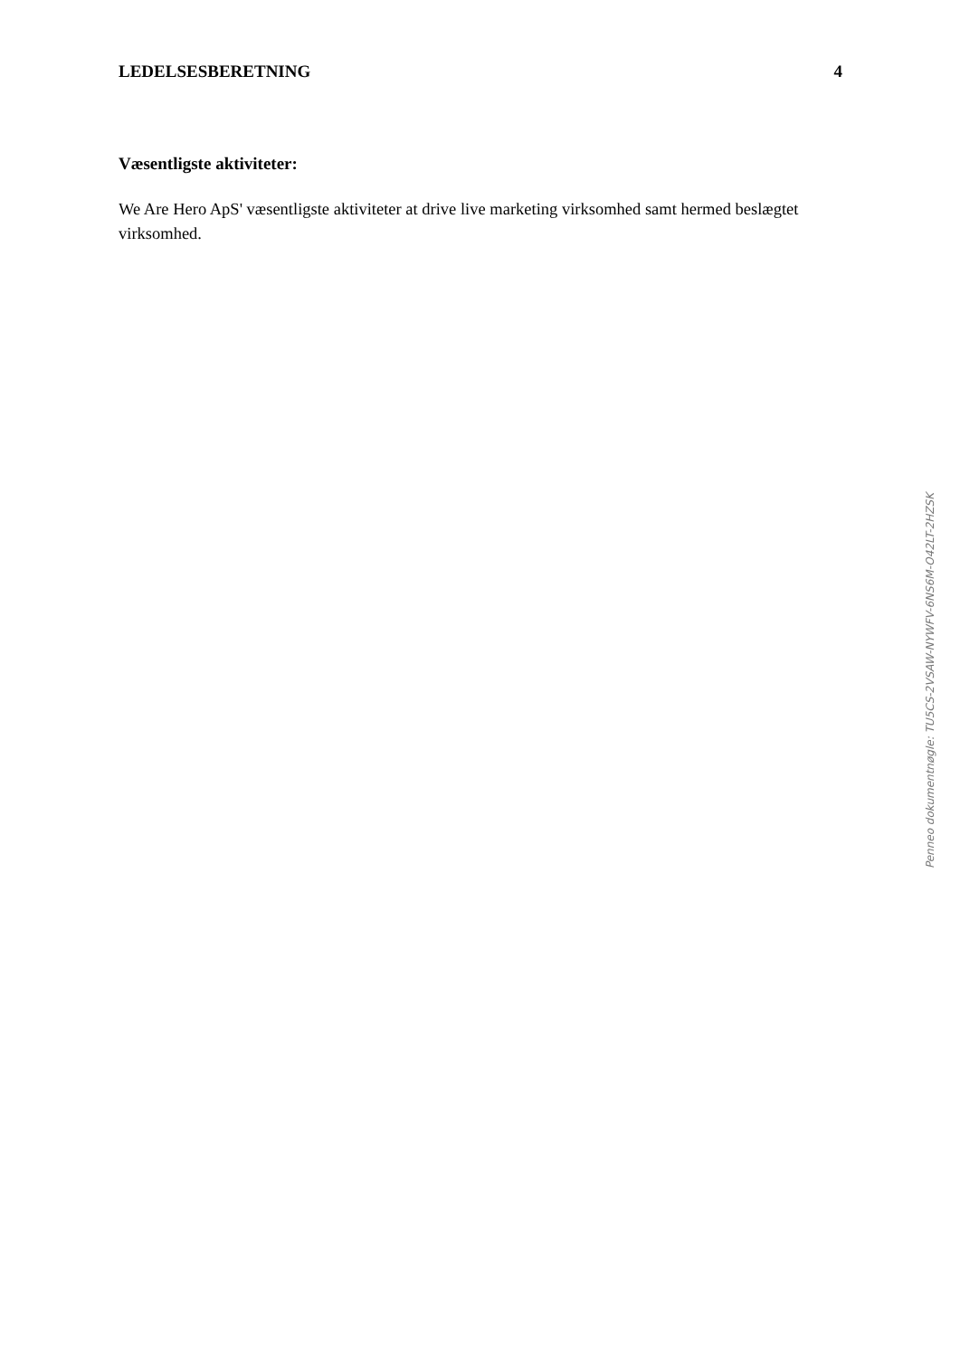LEDELSESBERETNING 4
Væsentligste aktiviteter:
We Are Hero ApS' væsentligste aktiviteter at drive live marketing virksomhed samt hermed beslægtet virksomhed.
Penneo dokumentnøgle: TU5CS-2VSAW-NYWFV-6NS6M-O42LT-2HZSK